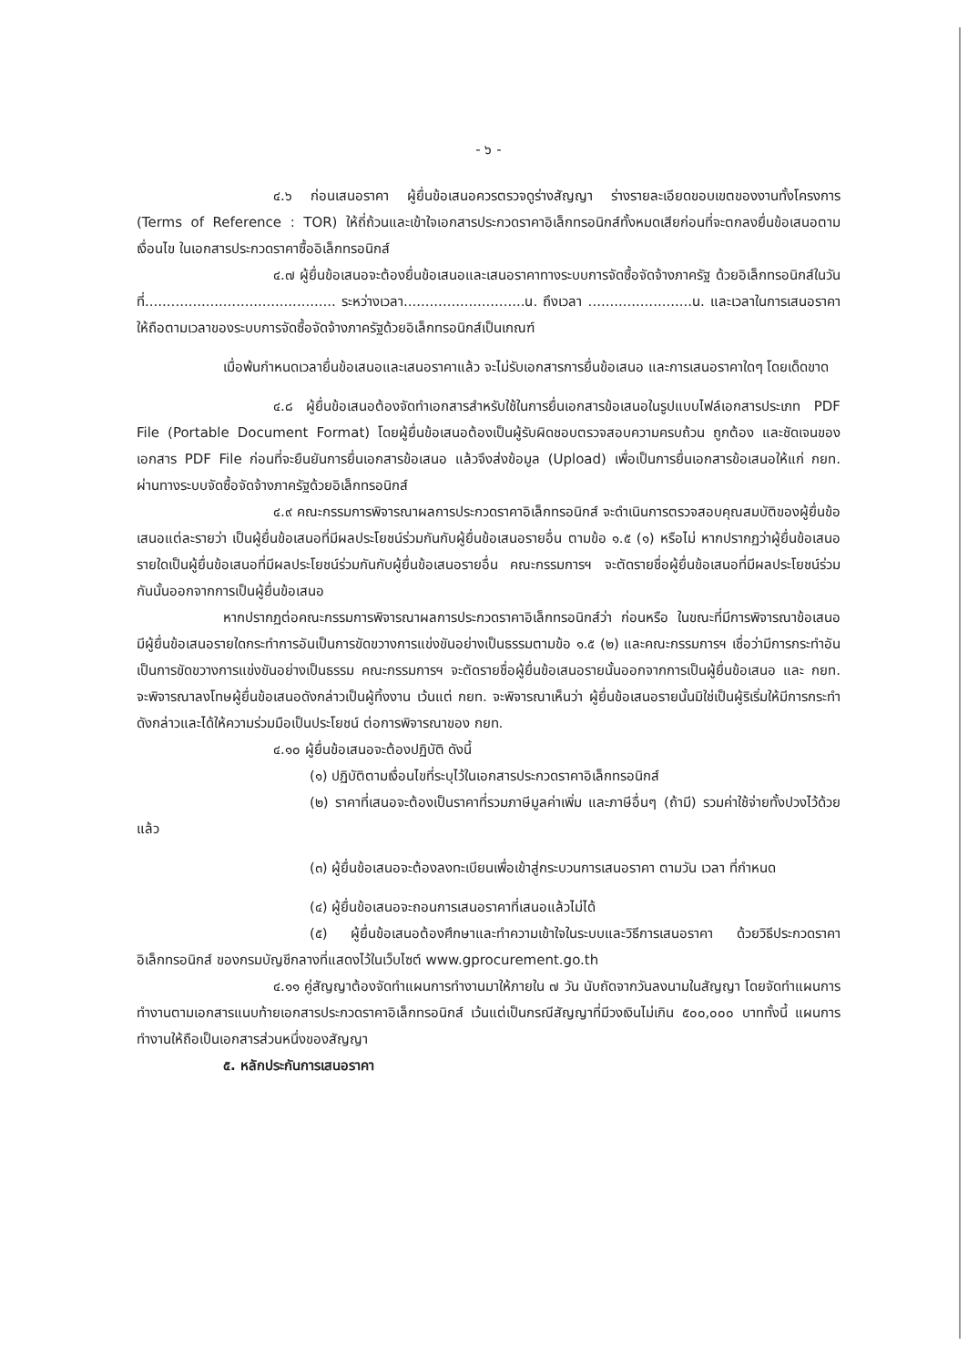- ๖ -
๔.๖ ก่อนเสนอราคา ผู้ยื่นข้อเสนอควรตรวจดูร่างสัญญา ร่างรายละเอียดขอบเขตของงานทั้งโครงการ (Terms of Reference : TOR) ให้ถี่ถ้วนและเข้าใจเอกสารประกวดราคาอิเล็กทรอนิกส์ทั้งหมดเสียก่อนที่จะตกลงยื่นข้อเสนอตามเงื่อนไข ในเอกสารประกวดราคาซื้ออิเล็กทรอนิกส์
๔.๗ ผู้ยื่นข้อเสนอจะต้องยื่นข้อเสนอและเสนอราคาทางระบบการจัดซื้อจัดจ้างภาครัฐ ด้วยอิเล็กทรอนิกส์ในวันที่............................................ ระหว่างเวลา............................น. ถึงเวลา ........................น. และเวลาในการเสนอราคาให้ถือตามเวลาของระบบการจัดซื้อจัดจ้างภาครัฐด้วยอิเล็กทรอนิกส์เป็นเกณฑ์
เมื่อพ้นกำหนดเวลายื่นข้อเสนอและเสนอราคาแล้ว จะไม่รับเอกสารการยื่นข้อเสนอ และการเสนอราคาใดๆ โดยเด็ดขาด
๔.๘ ผู้ยื่นข้อเสนอต้องจัดทำเอกสารสำหรับใช้ในการยื่นเอกสารข้อเสนอในรูปแบบไฟล์เอกสารประเภท PDF File (Portable Document Format) โดยผู้ยื่นข้อเสนอต้องเป็นผู้รับผิดชอบตรวจสอบความครบถ้วน ถูกต้อง และชัดเจนของเอกสาร PDF File ก่อนที่จะยืนยันการยื่นเอกสารข้อเสนอ แล้วจึงส่งข้อมูล (Upload) เพื่อเป็นการยื่นเอกสารข้อเสนอให้แก่ กยท. ผ่านทางระบบจัดซื้อจัดจ้างภาครัฐด้วยอิเล็กทรอนิกส์
๔.๙ คณะกรรมการพิจารณาผลการประกวดราคาอิเล็กทรอนิกส์ จะดำเนินการตรวจสอบคุณสมบัติของผู้ยื่นข้อเสนอแต่ละรายว่า เป็นผู้ยื่นข้อเสนอที่มีผลประโยชน์ร่วมกันกับผู้ยื่นข้อเสนอรายอื่น ตามข้อ ๑.๕ (๑) หรือไม่ หากปรากฏว่าผู้ยื่นข้อเสนอรายใดเป็นผู้ยื่นข้อเสนอที่มีผลประโยชน์ร่วมกันกับผู้ยื่นข้อเสนอรายอื่น คณะกรรมการฯ จะตัดรายชื่อผู้ยื่นข้อเสนอที่มีผลประโยชน์ร่วมกันนั้นออกจากการเป็นผู้ยื่นข้อเสนอ
หากปรากฏต่อคณะกรรมการพิจารณาผลการประกวดราคาอิเล็กทรอนิกส์ว่า ก่อนหรือ ในขณะที่มีการพิจารณาข้อเสนอ มีผู้ยื่นข้อเสนอรายใดกระทำการอันเป็นการขัดขวางการแข่งขันอย่างเป็นธรรมตามข้อ ๑.๕ (๒) และคณะกรรมการฯ เชื่อว่ามีการกระทำอันเป็นการขัดขวางการแข่งขันอย่างเป็นธรรม คณะกรรมการฯ จะตัดรายชื่อผู้ยื่นข้อเสนอรายนั้นออกจากการเป็นผู้ยื่นข้อเสนอ และ กยท. จะพิจารณาลงโทษผู้ยื่นข้อเสนอดังกล่าวเป็นผู้ทิ้งงาน เว้นแต่ กยท. จะพิจารณาเห็นว่า ผู้ยื่นข้อเสนอรายนั้นมิใช่เป็นผู้ริเริ่มให้มีการกระทำดังกล่าวและได้ให้ความร่วมมือเป็นประโยชน์ ต่อการพิจารณาของ กยท.
๔.๑๐ ผู้ยื่นข้อเสนอจะต้องปฏิบัติ ดังนี้
(๑) ปฏิบัติตามเงื่อนไขที่ระบุไว้ในเอกสารประกวดราคาอิเล็กทรอนิกส์
(๒) ราคาที่เสนอจะต้องเป็นราคาที่รวมภาษีมูลค่าเพิ่ม และภาษีอื่นๆ (ถ้ามี) รวมค่าใช้จ่ายทั้งปวงไว้ด้วยแล้ว
(๓) ผู้ยื่นข้อเสนอจะต้องลงทะเบียนเพื่อเข้าสู่กระบวนการเสนอราคา ตามวัน เวลา ที่กำหนด
(๔) ผู้ยื่นข้อเสนอจะถอนการเสนอราคาที่เสนอแล้วไม่ได้
(๕) ผู้ยื่นข้อเสนอต้องศึกษาและทำความเข้าใจในระบบและวิธีการเสนอราคา ด้วยวิธีประกวดราคาอิเล็กทรอนิกส์ ของกรมบัญชีกลางที่แสดงไว้ในเว็บไซต์ www.gprocurement.go.th
๔.๑๑ คู่สัญญาต้องจัดทำแผนการทำงานมาให้ภายใน ๗ วัน นับถัดจากวันลงนามในสัญญา โดยจัดทำแผนการทำงานตามเอกสารแนบท้ายเอกสารประกวดราคาอิเล็กทรอนิกส์ เว้นแต่เป็นกรณีสัญญาที่มีวงเงินไม่เกิน ๕๐๐,๐๐๐ บาททั้งนี้ แผนการทำงานให้ถือเป็นเอกสารส่วนหนึ่งของสัญญา
๕. หลักประกันการเสนอราคา